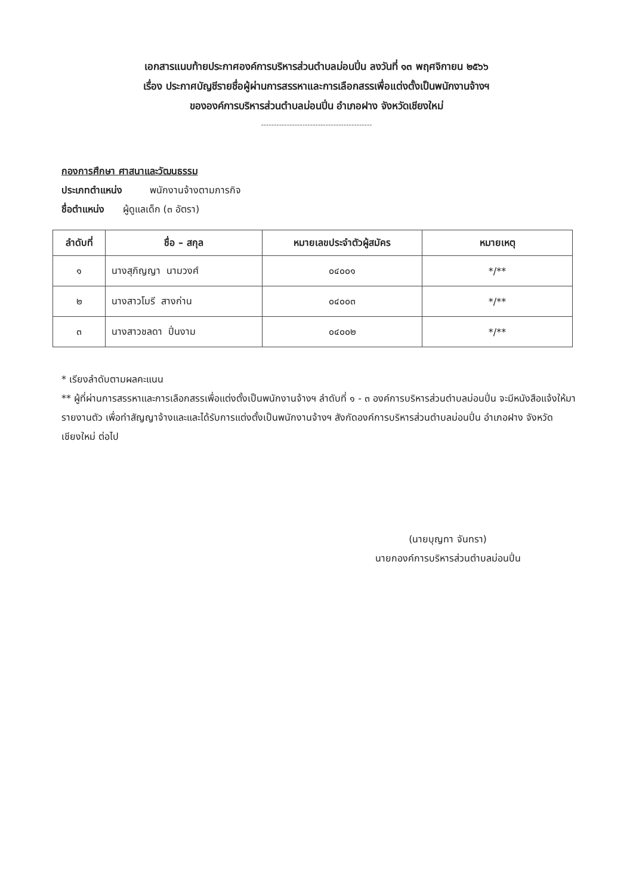เอกสารแนบท้ายประกาศองค์การบริหารส่วนตำบลม่อนปิ่น ลงวันที่ ๑๓ พฤศจิกายน ๒๕๖๖
เรื่อง ประกาศบัญชีรายชื่อผู้ผ่านการสรรหาและการเลือกสรรเพื่อแต่งตั้งเป็นพนักงานจ้างฯ
ขององค์การบริหารส่วนตำบลม่อนปิ่น อำเภอฝาง จังหวัดเชียงใหม่
-------------------------------------------
กองการศึกษา ศาสนาและวัฒนธรรม
ประเภทตำแหน่ง พนักงานจ้างตามภารกิจ
ชื่อตำแหน่ง ผู้ดูแลเด็ก (๓ อัตรา)
| ลำดับที่ | ชื่อ – สกุล | หมายเลขประจำตัวผู้สมัคร | หมายเหตุ |
| --- | --- | --- | --- |
| ๑ | นางสุภิญญา นามวงศ์ | ๐๔๐๐๑ | */** |
| ๒ | นางสาวโมรี สางก่าน | ๐๔๐๐๓ | */** |
| ๓ | นางสาวชลดา ปิ่นงาม | ๐๔๐๐๒ | */** |
* เรียงลำดับตามผลคะแนน
** ผู้ที่ผ่านการสรรหาและการเลือกสรรเพื่อแต่งตั้งเป็นพนักงานจ้างฯ ลำดับที่ ๑ - ๓ องค์การบริหารส่วนตำบลม่อนปิ่น จะมีหนังสือแจ้งให้มารายงานตัว เพื่อทำสัญญาจ้างและและได้รับการแต่งตั้งเป็นพนักงานจ้างฯ สังกัดองค์การบริหารส่วนตำบลม่อนปิ่น อำเภอฝาง จังหวัดเชียงใหม่ ต่อไป
(นายบุญทา จันทรา)
นายกองค์การบริหารส่วนตำบลม่อนปิ่น